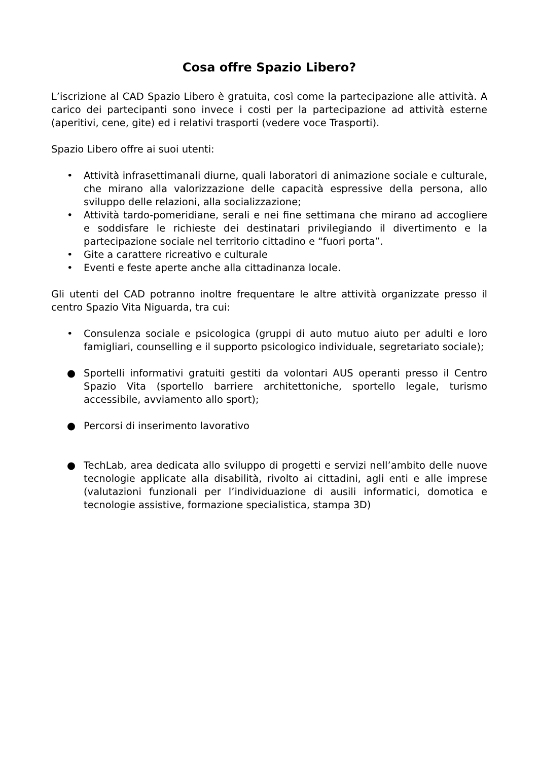Cosa offre Spazio Libero?
L’iscrizione al CAD Spazio Libero è gratuita, così come la partecipazione alle attività. A carico dei partecipanti sono invece i costi per la partecipazione ad attività esterne (aperitivi, cene, gite) ed i relativi trasporti (vedere voce Trasporti).
Spazio Libero offre ai suoi utenti:
• Attività infrasettimanali diurne, quali laboratori di animazione sociale e culturale, che mirano alla valorizzazione delle capacità espressive della persona, allo sviluppo delle relazioni, alla socializzazione;
• Attività tardo-pomeridiane, serali e nei fine settimana che mirano ad accogliere e soddisfare le richieste dei destinatari privilegiando il divertimento e la partecipazione sociale nel territorio cittadino e “fuori porta”.
• Gite a carattere ricreativo e culturale
• Eventi e feste aperte anche alla cittadinanza locale.
Gli utenti del CAD potranno inoltre frequentare le altre attività organizzate presso il centro Spazio Vita Niguarda, tra cui:
• Consulenza sociale e psicologica (gruppi di auto mutuo aiuto per adulti e loro famigliari, counselling e il supporto psicologico individuale, segretariato sociale);
● Sportelli informativi gratuiti gestiti da volontari AUS operanti presso il Centro Spazio Vita (sportello barriere architettoniche, sportello legale, turismo accessibile, avviamento allo sport);
● Percorsi di inserimento lavorativo
● TechLab, area dedicata allo sviluppo di progetti e servizi nell’ambito delle nuove tecnologie applicate alla disabilità, rivolto ai cittadini, agli enti e alle imprese (valutazioni funzionali per l’individuazione di ausili informatici, domotica e tecnologie assistive, formazione specialistica, stampa 3D)